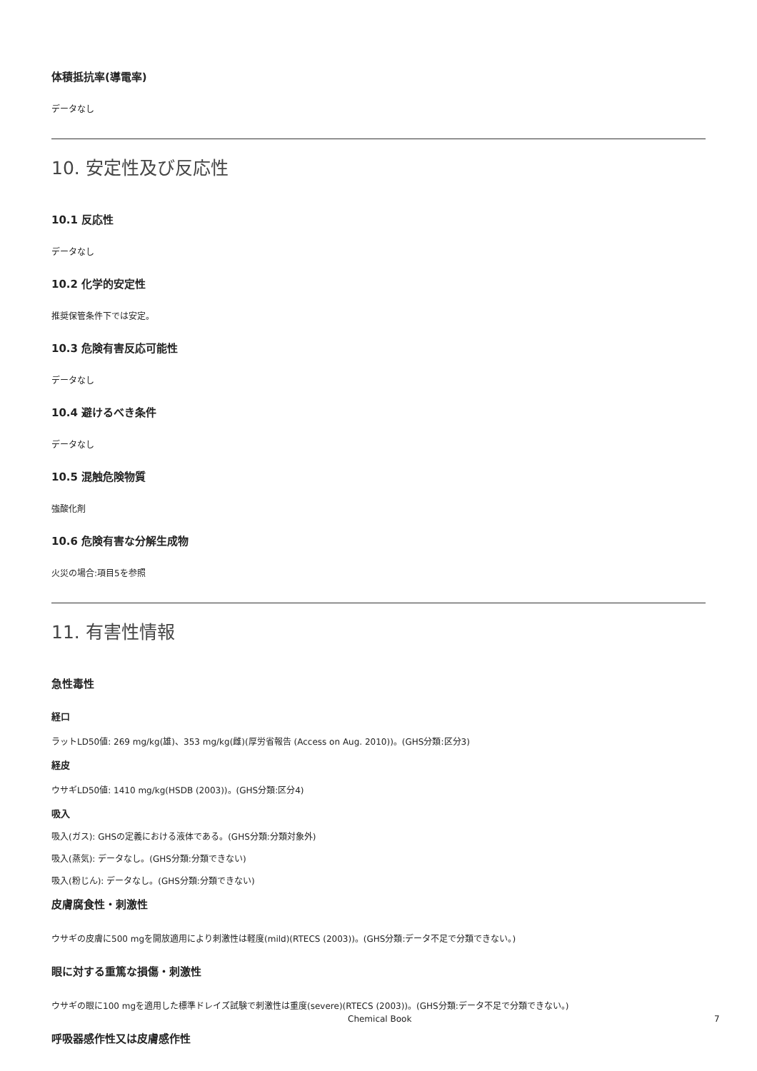体積抵抗率(導電率)
データなし
10. 安定性及び反応性
10.1 反応性
データなし
10.2 化学的安定性
推奨保管条件下では安定。
10.3 危険有害反応可能性
データなし
10.4 避けるべき条件
データなし
10.5 混触危険物質
強酸化剤
10.6 危険有害な分解生成物
火災の場合:項目5を参照
11. 有害性情報
急性毒性
経口
ラットLD50値: 269 mg/kg(雄)、353 mg/kg(雌)(厚労省報告 (Access on Aug. 2010))。(GHS分類:区分3)
経皮
ウサギLD50値: 1410 mg/kg(HSDB (2003))。(GHS分類:区分4)
吸入
吸入(ガス): GHSの定義における液体である。(GHS分類:分類対象外)
吸入(蒸気): データなし。(GHS分類:分類できない)
吸入(粉じん): データなし。(GHS分類:分類できない)
皮膚腐食性・刺激性
ウサギの皮膚に500 mgを開放適用により刺激性は軽度(mild)(RTECS (2003))。(GHS分類:データ不足で分類できない。)
眼に対する重篤な損傷・刺激性
ウサギの眼に100 mgを適用した標準ドレイズ試験で刺激性は重度(severe)(RTECS (2003))。(GHS分類:データ不足で分類できない。)
呼吸器感作性又は皮膚感作性
Chemical Book 7